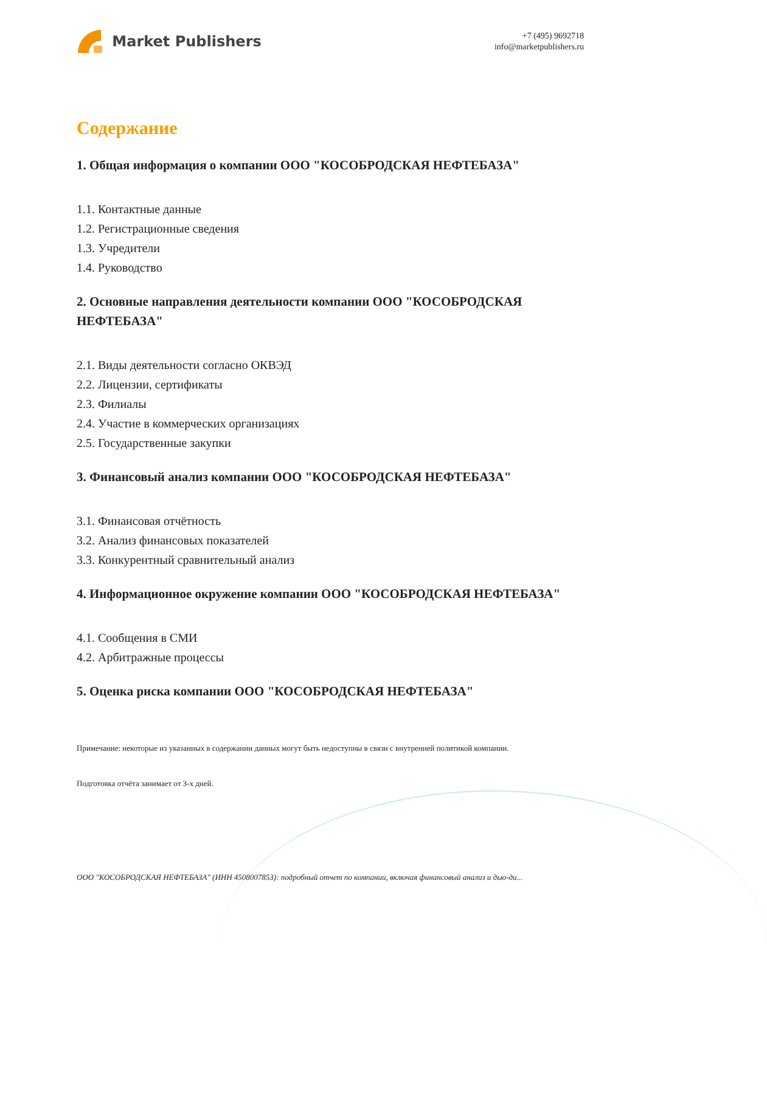Market Publishers
+7 (495) 9692718
info@marketpublishers.ru
Содержание
1. Общая информация о компании ООО "КОСОБРОДСКАЯ НЕФТЕБАЗА"
1.1. Контактные данные
1.2. Регистрационные сведения
1.3. Учредители
1.4. Руководство
2. Основные направления деятельности компании ООО "КОСОБРОДСКАЯ НЕФТЕБАЗА"
2.1. Виды деятельности согласно ОКВЭД
2.2. Лицензии, сертификаты
2.3. Филиалы
2.4. Участие в коммерческих организациях
2.5. Государственные закупки
3. Финансовый анализ компании ООО "КОСОБРОДСКАЯ НЕФТЕБАЗА"
3.1. Финансовая отчётность
3.2. Анализ финансовых показателей
3.3. Конкурентный сравнительный анализ
4. Информационное окружение компании ООО "КОСОБРОДСКАЯ НЕФТЕБАЗА"
4.1. Сообщения в СМИ
4.2. Арбитражные процессы
5. Оценка риска компании ООО "КОСОБРОДСКАЯ НЕФТЕБАЗА"
Примечание: некоторые из указанных в содержании данных могут быть недоступны в связи с внутренней политикой компании.
Подготовка отчёта занимает от 3-х дней.
ООО "КОСОБРОДСКАЯ НЕФТЕБАЗА" (ИНН 4508007853): подробный отчет по компании, включая финансовый анализ и дью-ди...